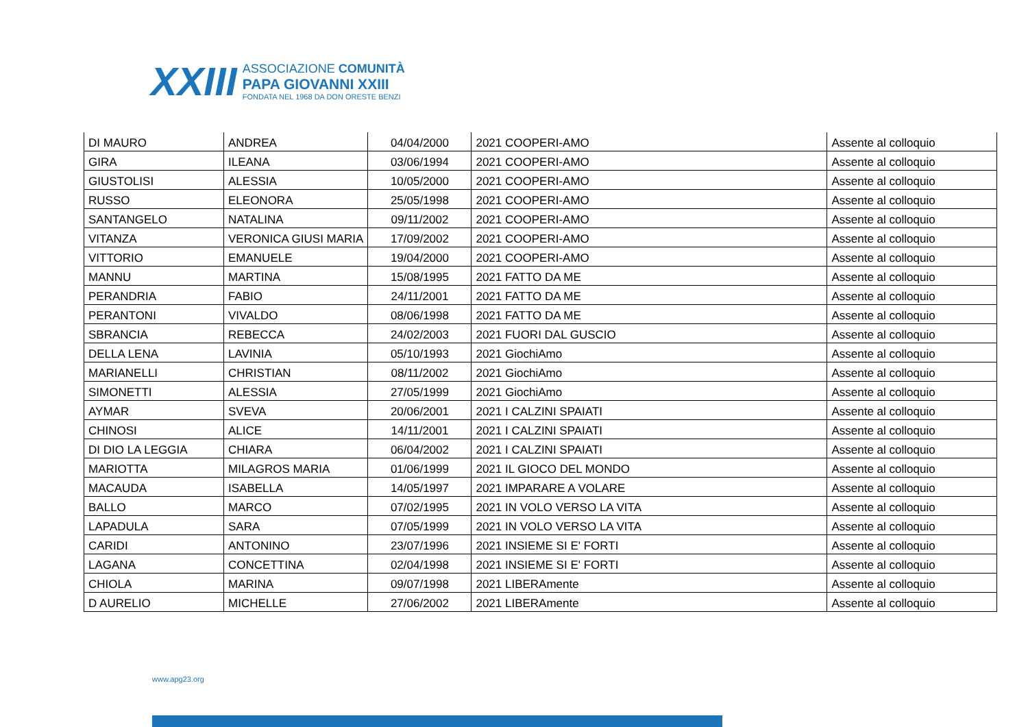XXIII
ASSOCIAZIONE COMUNITÀ
PAPA GIOVANNI XXIII
FONDATA NEL 1968 DA DON ORESTE BENZI
| DI MAURO | ANDREA | 04/04/2000 | 2021 COOPERI-AMO | Assente al colloquio |
| GIRA | ILEANA | 03/06/1994 | 2021 COOPERI-AMO | Assente al colloquio |
| GIUSTOLISI | ALESSIA | 10/05/2000 | 2021 COOPERI-AMO | Assente al colloquio |
| RUSSO | ELEONORA | 25/05/1998 | 2021 COOPERI-AMO | Assente al colloquio |
| SANTANGELO | NATALINA | 09/11/2002 | 2021 COOPERI-AMO | Assente al colloquio |
| VITANZA | VERONICA GIUSI MARIA | 17/09/2002 | 2021 COOPERI-AMO | Assente al colloquio |
| VITTORIO | EMANUELE | 19/04/2000 | 2021 COOPERI-AMO | Assente al colloquio |
| MANNU | MARTINA | 15/08/1995 | 2021 FATTO DA ME | Assente al colloquio |
| PERANDRIA | FABIO | 24/11/2001 | 2021 FATTO DA ME | Assente al colloquio |
| PERANTONI | VIVALDO | 08/06/1998 | 2021 FATTO DA ME | Assente al colloquio |
| SBRANCIA | REBECCA | 24/02/2003 | 2021 FUORI DAL GUSCIO | Assente al colloquio |
| DELLA LENA | LAVINIA | 05/10/1993 | 2021 GiochiAmo | Assente al colloquio |
| MARIANELLI | CHRISTIAN | 08/11/2002 | 2021 GiochiAmo | Assente al colloquio |
| SIMONETTI | ALESSIA | 27/05/1999 | 2021 GiochiAmo | Assente al colloquio |
| AYMAR | SVEVA | 20/06/2001 | 2021 I CALZINI SPAIATI | Assente al colloquio |
| CHINOSI | ALICE | 14/11/2001 | 2021 I CALZINI SPAIATI | Assente al colloquio |
| DI DIO LA LEGGIA | CHIARA | 06/04/2002 | 2021 I CALZINI SPAIATI | Assente al colloquio |
| MARIOTTA | MILAGROS MARIA | 01/06/1999 | 2021 IL GIOCO DEL MONDO | Assente al colloquio |
| MACAUDA | ISABELLA | 14/05/1997 | 2021 IMPARARE A VOLARE | Assente al colloquio |
| BALLO | MARCO | 07/02/1995 | 2021 IN VOLO VERSO LA VITA | Assente al colloquio |
| LAPADULA | SARA | 07/05/1999 | 2021 IN VOLO VERSO LA VITA | Assente al colloquio |
| CARIDI | ANTONINO | 23/07/1996 | 2021 INSIEME SI E' FORTI | Assente al colloquio |
| LAGANA | CONCETTINA | 02/04/1998 | 2021 INSIEME SI E' FORTI | Assente al colloquio |
| CHIOLA | MARINA | 09/07/1998 | 2021 LIBERAmente | Assente al colloquio |
| D AURELIO | MICHELLE | 27/06/2002 | 2021 LIBERAmente | Assente al colloquio |
www.apg23.org